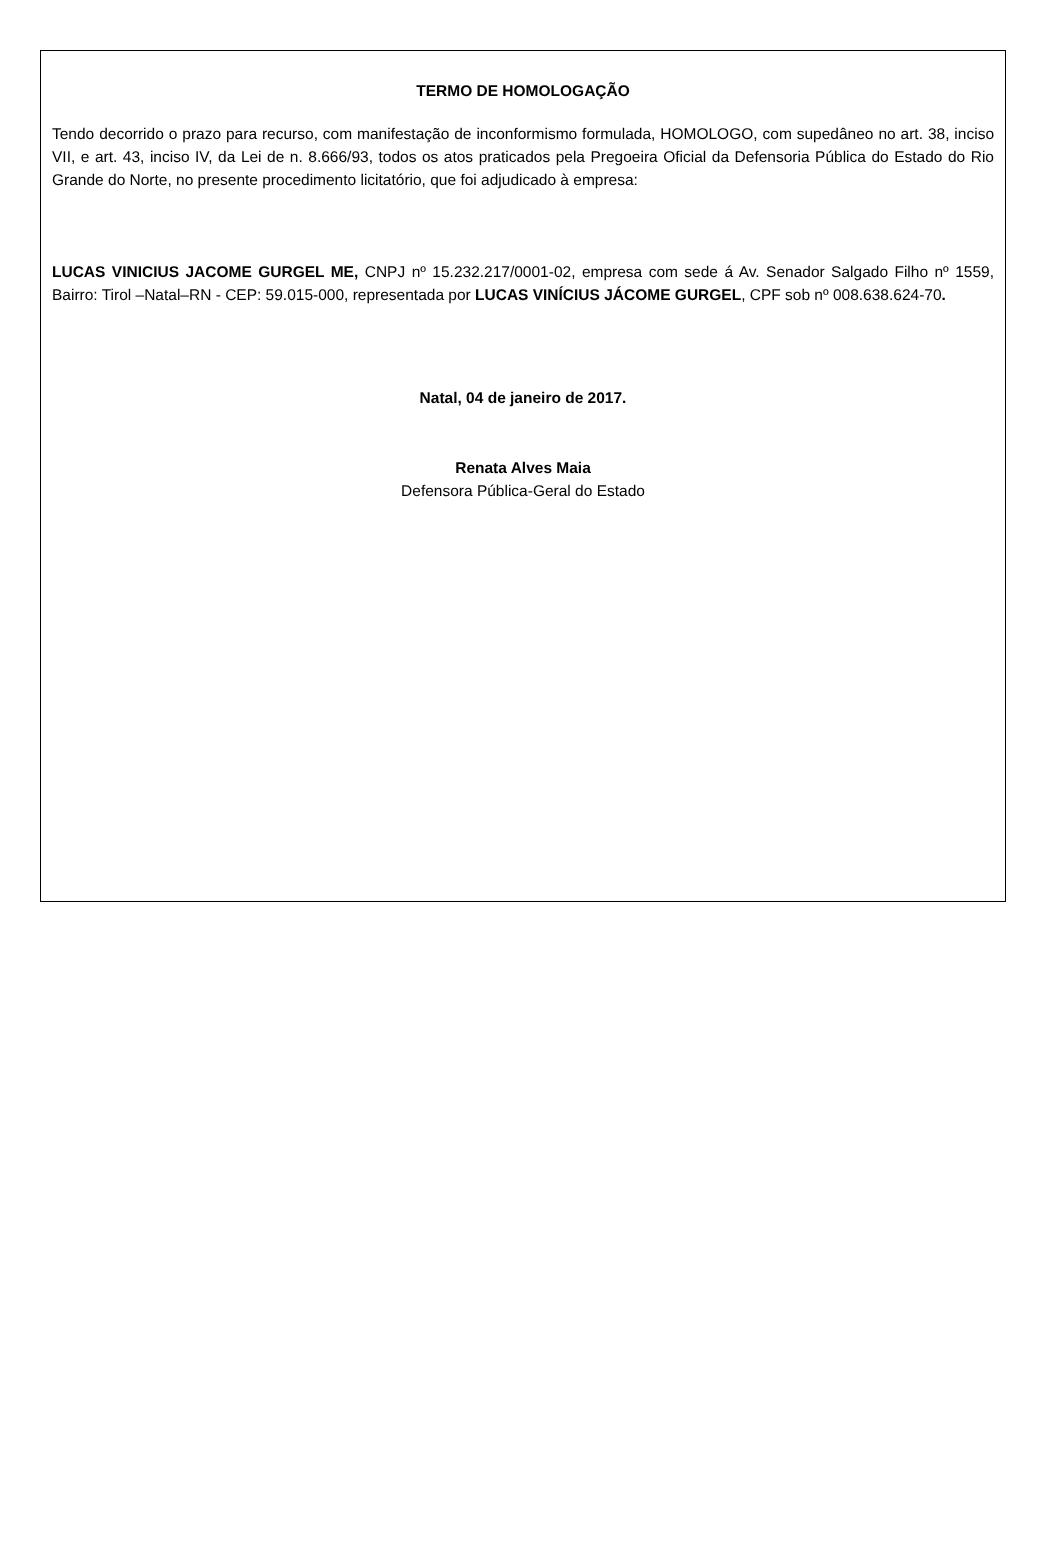TERMO DE HOMOLOGAÇÃO
Tendo decorrido o prazo para recurso, com manifestação de inconformismo formulada, HOMOLOGO, com supedâneo no art. 38, inciso VII, e art. 43, inciso IV, da Lei de n. 8.666/93, todos os atos praticados pela Pregoeira Oficial da Defensoria Pública do Estado do Rio Grande do Norte, no presente procedimento licitatório, que foi adjudicado à empresa:
LUCAS VINICIUS JACOME GURGEL ME, CNPJ nº 15.232.217/0001-02, empresa com sede á Av. Senador Salgado Filho nº 1559, Bairro: Tirol –Natal–RN - CEP: 59.015-000, representada por LUCAS VINÍCIUS JÁCOME GURGEL, CPF sob nº 008.638.624-70.
Natal, 04 de janeiro de 2017.
Renata Alves Maia
Defensora Pública-Geral do Estado